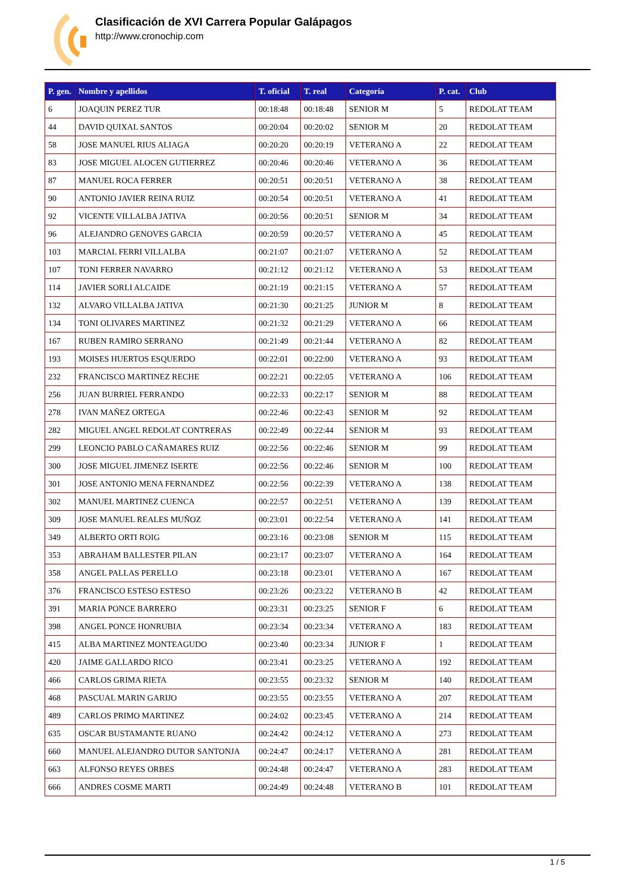Clasificación de XVI Carrera Popular Galápagos
http://www.cronochip.com
| P. gen. | Nombre y apellidos | T. oficial | T. real | Categoría | P. cat. | Club |
| --- | --- | --- | --- | --- | --- | --- |
| 6 | JOAQUIN PEREZ TUR | 00:18:48 | 00:18:48 | SENIOR M | 5 | REDOLAT TEAM |
| 44 | DAVID QUIXAL SANTOS | 00:20:04 | 00:20:02 | SENIOR M | 20 | REDOLAT TEAM |
| 58 | JOSE MANUEL RIUS ALIAGA | 00:20:20 | 00:20:19 | VETERANO A | 22 | REDOLAT TEAM |
| 83 | JOSE MIGUEL ALOCEN GUTIERREZ | 00:20:46 | 00:20:46 | VETERANO A | 36 | REDOLAT TEAM |
| 87 | MANUEL ROCA FERRER | 00:20:51 | 00:20:51 | VETERANO A | 38 | REDOLAT TEAM |
| 90 | ANTONIO JAVIER REINA RUIZ | 00:20:54 | 00:20:51 | VETERANO A | 41 | REDOLAT TEAM |
| 92 | VICENTE VILLALBA JATIVA | 00:20:56 | 00:20:51 | SENIOR M | 34 | REDOLAT TEAM |
| 96 | ALEJANDRO GENOVES GARCIA | 00:20:59 | 00:20:57 | VETERANO A | 45 | REDOLAT TEAM |
| 103 | MARCIAL FERRI VILLALBA | 00:21:07 | 00:21:07 | VETERANO A | 52 | REDOLAT TEAM |
| 107 | TONI FERRER NAVARRO | 00:21:12 | 00:21:12 | VETERANO A | 53 | REDOLAT TEAM |
| 114 | JAVIER SORLI ALCAIDE | 00:21:19 | 00:21:15 | VETERANO A | 57 | REDOLAT TEAM |
| 132 | ALVARO VILLALBA JATIVA | 00:21:30 | 00:21:25 | JUNIOR M | 8 | REDOLAT TEAM |
| 134 | TONI OLIVARES MARTINEZ | 00:21:32 | 00:21:29 | VETERANO A | 66 | REDOLAT TEAM |
| 167 | RUBEN RAMIRO SERRANO | 00:21:49 | 00:21:44 | VETERANO A | 82 | REDOLAT TEAM |
| 193 | MOISES HUERTOS ESQUERDO | 00:22:01 | 00:22:00 | VETERANO A | 93 | REDOLAT TEAM |
| 232 | FRANCISCO MARTINEZ RECHE | 00:22:21 | 00:22:05 | VETERANO A | 106 | REDOLAT TEAM |
| 256 | JUAN BURRIEL FERRANDO | 00:22:33 | 00:22:17 | SENIOR M | 88 | REDOLAT TEAM |
| 278 | IVAN MAÑEZ ORTEGA | 00:22:46 | 00:22:43 | SENIOR M | 92 | REDOLAT TEAM |
| 282 | MIGUEL ANGEL REDOLAT CONTRERAS | 00:22:49 | 00:22:44 | SENIOR M | 93 | REDOLAT TEAM |
| 299 | LEONCIO PABLO CAÑAMARES RUIZ | 00:22:56 | 00:22:46 | SENIOR M | 99 | REDOLAT TEAM |
| 300 | JOSE MIGUEL JIMENEZ ISERTE | 00:22:56 | 00:22:46 | SENIOR M | 100 | REDOLAT TEAM |
| 301 | JOSE ANTONIO MENA FERNANDEZ | 00:22:56 | 00:22:39 | VETERANO A | 138 | REDOLAT TEAM |
| 302 | MANUEL MARTINEZ CUENCA | 00:22:57 | 00:22:51 | VETERANO A | 139 | REDOLAT TEAM |
| 309 | JOSE MANUEL REALES MUÑOZ | 00:23:01 | 00:22:54 | VETERANO A | 141 | REDOLAT TEAM |
| 349 | ALBERTO ORTI ROIG | 00:23:16 | 00:23:08 | SENIOR M | 115 | REDOLAT TEAM |
| 353 | ABRAHAM BALLESTER PILAN | 00:23:17 | 00:23:07 | VETERANO A | 164 | REDOLAT TEAM |
| 358 | ANGEL PALLAS PERELLO | 00:23:18 | 00:23:01 | VETERANO A | 167 | REDOLAT TEAM |
| 376 | FRANCISCO ESTESO ESTESO | 00:23:26 | 00:23:22 | VETERANO B | 42 | REDOLAT TEAM |
| 391 | MARIA PONCE BARRERO | 00:23:31 | 00:23:25 | SENIOR F | 6 | REDOLAT TEAM |
| 398 | ANGEL PONCE HONRUBIA | 00:23:34 | 00:23:34 | VETERANO A | 183 | REDOLAT TEAM |
| 415 | ALBA MARTINEZ MONTEAGUDO | 00:23:40 | 00:23:34 | JUNIOR F | 1 | REDOLAT TEAM |
| 420 | JAIME GALLARDO RICO | 00:23:41 | 00:23:25 | VETERANO A | 192 | REDOLAT TEAM |
| 466 | CARLOS GRIMA RIETA | 00:23:55 | 00:23:32 | SENIOR M | 140 | REDOLAT TEAM |
| 468 | PASCUAL MARIN GARIJO | 00:23:55 | 00:23:55 | VETERANO A | 207 | REDOLAT TEAM |
| 489 | CARLOS PRIMO MARTINEZ | 00:24:02 | 00:23:45 | VETERANO A | 214 | REDOLAT TEAM |
| 635 | OSCAR BUSTAMANTE RUANO | 00:24:42 | 00:24:12 | VETERANO A | 273 | REDOLAT TEAM |
| 660 | MANUEL ALEJANDRO DUTOR SANTONJA | 00:24:47 | 00:24:17 | VETERANO A | 281 | REDOLAT TEAM |
| 663 | ALFONSO REYES ORBES | 00:24:48 | 00:24:47 | VETERANO A | 283 | REDOLAT TEAM |
| 666 | ANDRES COSME MARTI | 00:24:49 | 00:24:48 | VETERANO B | 101 | REDOLAT TEAM |
1 / 5